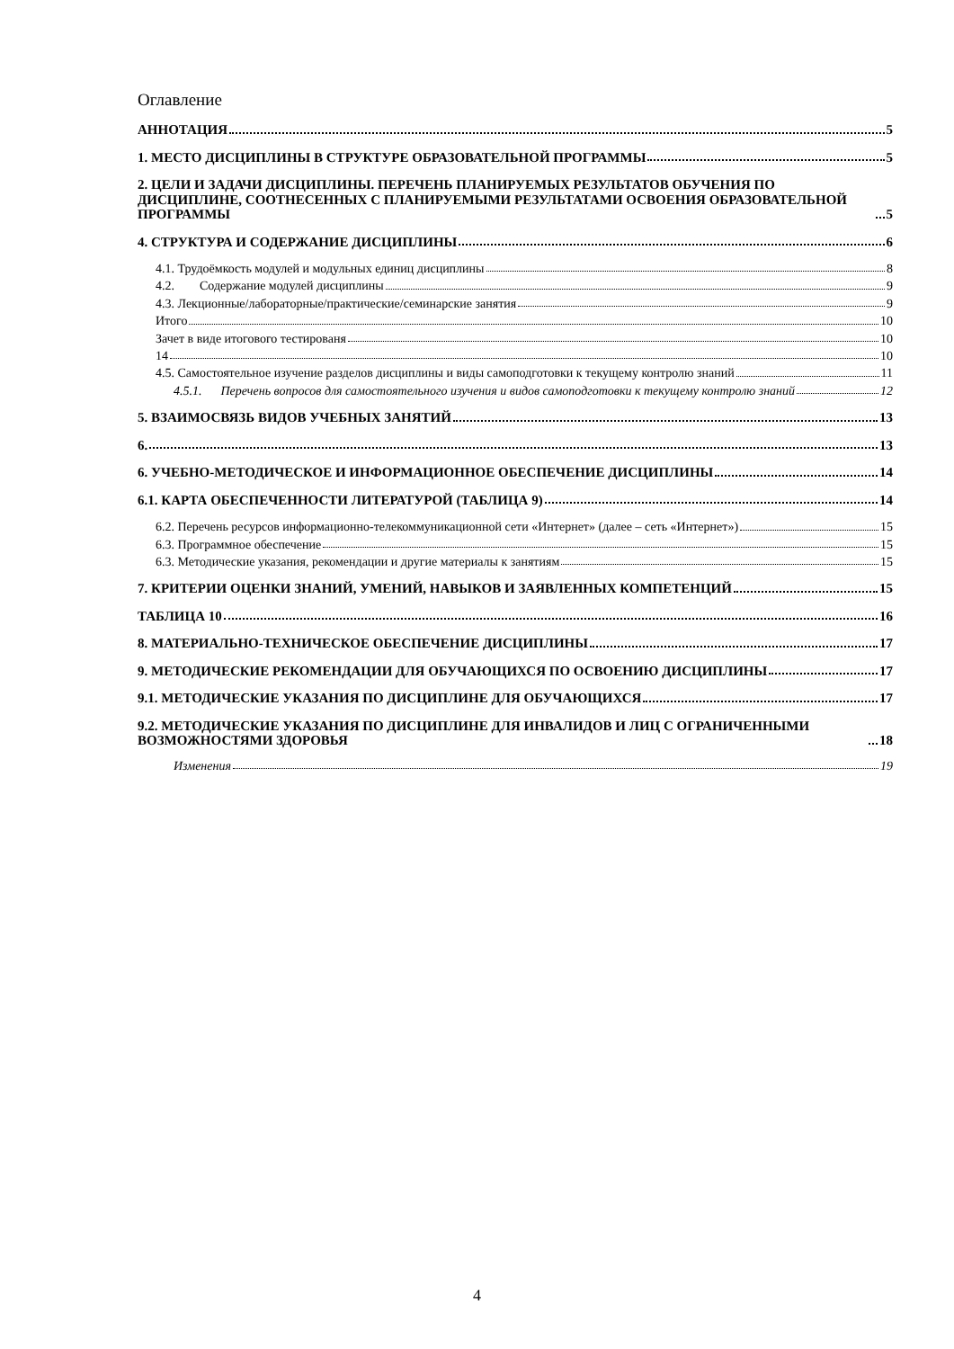Оглавление
АННОТАЦИЯ 5
1. МЕСТО ДИСЦИПЛИНЫ В СТРУКТУРЕ ОБРАЗОВАТЕЛЬНОЙ ПРОГРАММЫ 5
2. ЦЕЛИ И ЗАДАЧИ ДИСЦИПЛИНЫ. ПЕРЕЧЕНЬ ПЛАНИРУЕМЫХ РЕЗУЛЬТАТОВ ОБУЧЕНИЯ ПО ДИСЦИПЛИНЕ, СООТНЕСЕННЫХ С ПЛАНИРУЕМЫМИ РЕЗУЛЬТАТАМИ ОСВОЕНИЯ ОБРАЗОВАТЕЛЬНОЙ ПРОГРАММЫ 5
4. СТРУКТУРА И СОДЕРЖАНИЕ ДИСЦИПЛИНЫ 6
4.1. Трудоёмкость модулей и модульных единиц дисциплины 8
4.2. Содержание модулей дисциплины 9
4.3. Лекционные/лабораторные/практические/семинарские занятия 9
Итого 10
Зачет в виде итогового тестированя 10
14 10
4.5. Самостоятельное изучение разделов дисциплины и виды самоподготовки к текущему контролю знаний 11
4.5.1. Перечень вопросов для самостоятельного изучения и видов самоподготовки к текущему контролю знаний 12
5. ВЗАИМОСВЯЗЬ ВИДОВ УЧЕБНЫХ ЗАНЯТИЙ 13
6. 13
6. УЧЕБНО-МЕТОДИЧЕСКОЕ И ИНФОРМАЦИОННОЕ ОБЕСПЕЧЕНИЕ ДИСЦИПЛИНЫ 14
6.1. КАРТА ОБЕСПЕЧЕННОСТИ ЛИТЕРАТУРОЙ (ТАБЛИЦА 9) 14
6.2. Перечень ресурсов информационно-телекоммуникационной сети «Интернет» (далее – сеть «Интернет») 15
6.3. Программное обеспечение 15
6.3. Методические указания, рекомендации и другие материалы к занятиям 15
7. КРИТЕРИИ ОЦЕНКИ ЗНАНИЙ, УМЕНИЙ, НАВЫКОВ И ЗАЯВЛЕННЫХ КОМПЕТЕНЦИЙ 15
ТАБЛИЦА 10 16
8. МАТЕРИАЛЬНО-ТЕХНИЧЕСКОЕ ОБЕСПЕЧЕНИЕ ДИСЦИПЛИНЫ 17
9. МЕТОДИЧЕСКИЕ РЕКОМЕНДАЦИИ ДЛЯ ОБУЧАЮЩИХСЯ ПО ОСВОЕНИЮ ДИСЦИПЛИНЫ 17
9.1. МЕТОДИЧЕСКИЕ УКАЗАНИЯ ПО ДИСЦИПЛИНЕ ДЛЯ ОБУЧАЮЩИХСЯ 17
9.2. МЕТОДИЧЕСКИЕ УКАЗАНИЯ ПО ДИСЦИПЛИНЕ ДЛЯ ИНВАЛИДОВ И ЛИЦ С ОГРАНИЧЕННЫМИ ВОЗМОЖНОСТЯМИ ЗДОРОВЬЯ 18
Изменения 19
4